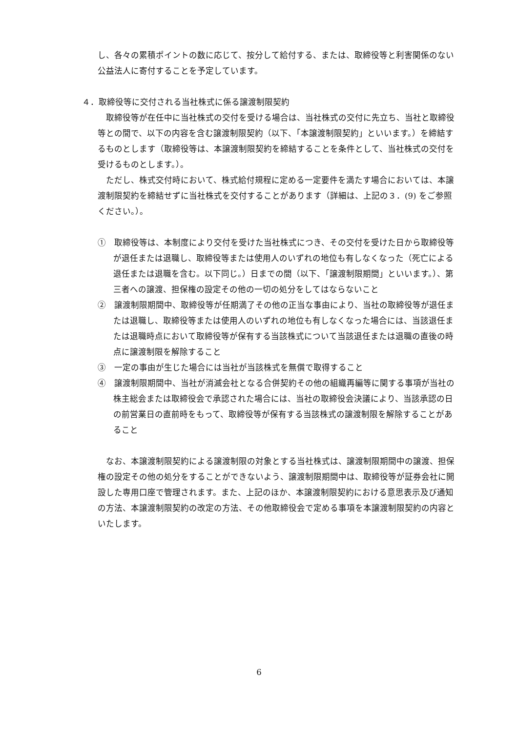し、各々の累積ポイントの数に応じて、按分して給付する、または、取締役等と利害関係のない公益法人に寄付することを予定しています。
４．取締役等に交付される当社株式に係る譲渡制限契約
取締役等が在任中に当社株式の交付を受ける場合は、当社株式の交付に先立ち、当社と取締役等との間で、以下の内容を含む譲渡制限契約（以下、「本譲渡制限契約」といいます。）を締結するものとします（取締役等は、本譲渡制限契約を締結することを条件として、当社株式の交付を受けるものとします。）。
ただし、株式交付時において、株式給付規程に定める一定要件を満たす場合においては、本譲渡制限契約を締結せずに当社株式を交付することがあります（詳細は、上記の３．(9) をご参照ください。）。
①　取締役等は、本制度により交付を受けた当社株式につき、その交付を受けた日から取締役等が退任または退職し、取締役等または使用人のいずれの地位も有しなくなった（死亡による退任または退職を含む。以下同じ。）日までの間（以下、「譲渡制限期間」といいます。）、第三者への譲渡、担保権の設定その他の一切の処分をしてはならないこと
②　譲渡制限期間中、取締役等が任期満了その他の正当な事由により、当社の取締役等が退任または退職し、取締役等または使用人のいずれの地位も有しなくなった場合には、当該退任または退職時点において取締役等が保有する当該株式について当該退任または退職の直後の時点に譲渡制限を解除すること
③　一定の事由が生じた場合には当社が当該株式を無償で取得すること
④　譲渡制限期間中、当社が消滅会社となる合併契約その他の組織再編等に関する事項が当社の株主総会または取締役会で承認された場合には、当社の取締役会決議により、当該承認の日の前営業日の直前時をもって、取締役等が保有する当該株式の譲渡制限を解除することがあること
なお、本譲渡制限契約による譲渡制限の対象とする当社株式は、譲渡制限期間中の譲渡、担保権の設定その他の処分をすることができないよう、譲渡制限期間中は、取締役等が証券会社に開設した専用口座で管理されます。また、上記のほか、本譲渡制限契約における意思表示及び通知の方法、本譲渡制限契約の改定の方法、その他取締役会で定める事項を本譲渡制限契約の内容といたします。
6